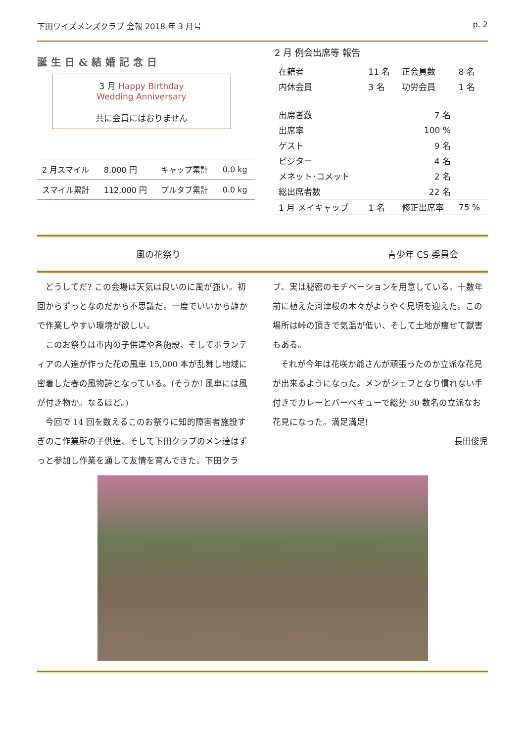下田ワイズメンズクラブ 会報 2018 年 3 月号 p. 2
誕生日&結婚記念日
3 月 Happy Birthday
Wedding Anniversary
共に会員にはおりません
| 2 月スマイル | 8,000 円 | キャップ累計 | 0.0 kg |
| スマイル累計 | 112,000 円 | プルタブ累計 | 0.0 kg |
2 月 例会出席等 報告
| 在籍者 | 11 名 | 正会員数 | 8 名 |
| 内休会員 | 3 名 | 功労会員 | 1 名 |
| 出席者数 | 7 名 | | |
| 出席率 | 100 % | | |
| ゲスト | 9 名 | | |
| ビジター | 4 名 | | |
| メネット･コメット | 2 名 | | |
| 総出席者数 | 22 名 | | |
| 1 月 メイキャップ | 1 名 | 修正出席率 | 75 % |
風の花祭り 青少年 CS 委員会
どうしてだ? この会場は天気は良いのに風が強い。初回からずっとなのだから不思議だ。一度でいいから静かで作業しやすい環境が欲しい。
このお祭りは市内の子供達や各施設、そしてボランティアの人達が作った花の風車 15,000 本が乱舞し地域に密着した春の風物詩となっている。(そうか! 風車には風が付き物か。なるほど。)
今回で 14 回を数えるこのお祭りに知的障害者施設すぎのこ作業所の子供達、そして下田クラブのメン達はずっと参加し作業を通して友情を育んできた。下田クラブ、実は秘密のモチベーションを用意している。十数年前に植えた河津桜の木々がようやく見頃を迎えた。この場所は峠の頂きで気温が低い、そして土地が痩せて獣害もある。
それが今年は花咲か爺さんが頑張ったのか立派な花見が出来るようになった。メンがシェフとなり慣れない手付きでカレーとバーベキューで総勢 30 数名の立派なお花見になった。満足満足!
長田俊児